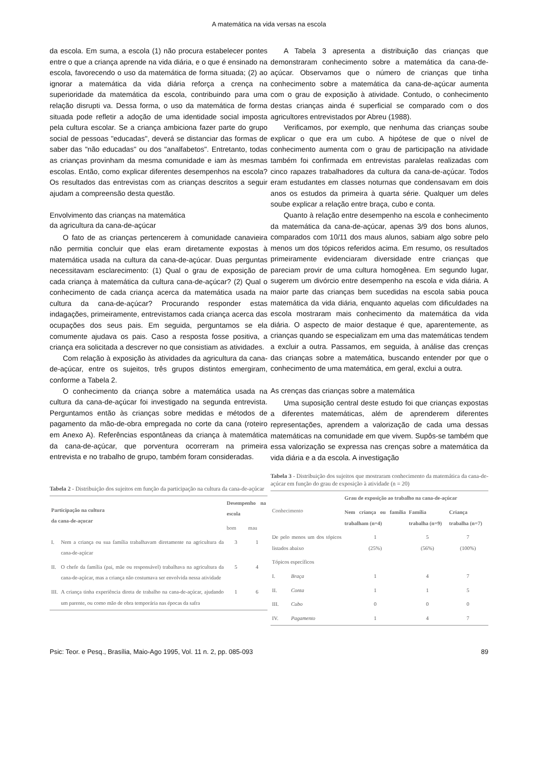A matemática na vida versas na escola
da escola. Em suma, a escola (1) não procura estabelecer pontes entre o que a criança aprende na vida diária, e o que é ensinado na escola, favorecendo o uso da matemática de forma situada; (2) ao ignorar a matemática da vida diária reforça a crença na superioridade da matemática da escola, contribuindo para uma relação disrupti va. Dessa forma, o uso da matemática de forma situada pode refletir a adoção de uma identidade social imposta pela cultura escolar. Se a criança ambiciona fazer parte do grupo social de pessoas "educadas", deverá se distanciar das formas de saber das "não educadas" ou dos "analfabetos". Entretanto, todas as crianças provinham da mesma comunidade e iam às mesmas escolas. Então, como explicar diferentes desempenhos na escola? Os resultados das entrevistas com as crianças descritos a seguir ajudam a compreensão desta questão.
Envolvimento das crianças na matemática
da agricultura da cana-de-açúcar
O fato de as crianças pertencerem à comunidade canavieira não permitia concluir que elas eram diretamente expostas à matemática usada na cultura da cana-de-açúcar. Duas perguntas necessitavam esclarecimento: (1) Qual o grau de exposição de cada criança à matemática da cultura cana-de-açúcar? (2) Qual o conhecimento de cada criança acerca da matemática usada na cultura da cana-de-açúcar? Procurando responder estas indagações, primeiramente, entrevistamos cada criança acerca das ocupações dos seus pais. Em seguida, perguntamos se ela comumente ajudava os pais. Caso a resposta fosse positiva, a criança era solicitada a descrever no que consistiam as atividades.
Com relação à exposição às atividades da agricultura da cana-de-açúcar, entre os sujeitos, três grupos distintos emergiram, conforme a Tabela 2.
O conhecimento da criança sobre a matemática usada na cultura da cana-de-açúcar foi investigado na segunda entrevista. Perguntamos então às crianças sobre medidas e métodos de pagamento da mão-de-obra empregada no corte da cana (roteiro em Anexo A). Referências espontâneas da criança à matemática da cana-de-açúcar, que porventura ocorreram na primeira entrevista e no trabalho de grupo, também foram consideradas.
Tabela 2 - Distribuição dos sujeitos em função da participação na cultura da cana-de-açúcar
| Participação na cultura da cana-de-açucar | | Desempenho na escola | |
| --- | --- | --- | --- |
| | | bom | mau |
| I. | Nem a criança ou sua família trabalhavam diretamente na agricultura da cana-de-açúcar | 3 | 1 |
| II. | O chefe da família (pai, mãe ou responsável) trabalhava na agricultura da cana-de-açúcar, mas a criança não costumava ser envolvida nessa atividade | 5 | 4 |
| III. | A criança tinha experiência direta de trabalho na cana-de-açúcar, ajudando um parente, ou como mão de obra temporária nas épocas da safra | 1 | 6 |
A Tabela 3 apresenta a distribuição das crianças que demonstraram conhecimento sobre a matemática da cana-de-açúcar. Observamos que o número de crianças que tinha conhecimento sobre a matemática da cana-de-açúcar aumenta com o grau de exposição à atividade. Contudo, o conhecimento destas crianças ainda é superficial se comparado com o dos agricultores entrevistados por Abreu (1988).
Verificamos, por exemplo, que nenhuma das crianças soube explicar o que era um cubo. A hipótese de que o nível de conhecimento aumenta com o grau de participação na atividade também foi confirmada em entrevistas paralelas realizadas com cinco rapazes trabalhadores da cultura da cana-de-açúcar. Todos eram estudantes em classes noturnas que condensavam em dois anos os estudos da primeira à quarta série. Qualquer um deles soube explicar a relação entre braça, cubo e conta.
Quanto à relação entre desempenho na escola e conhecimento da matemática da cana-de-açúcar, apenas 3/9 dos bons alunos, comparados com 10/11 dos maus alunos, sabiam algo sobre pelo menos um dos tópicos referidos acima. Em resumo, os resultados primeiramente evidenciaram diversidade entre crianças que pareciam provir de uma cultura homogênea. Em segundo lugar, sugerem um divórcio entre desempenho na escola e vida diária. A maior parte das crianças bem sucedidas na escola sabia pouca matemática da vida diária, enquanto aquelas com dificuldades na escola mostraram mais conhecimento da matemática da vida diária. O aspecto de maior destaque é que, aparentemente, as crianças quando se especializam em uma das matemáticas tendem a excluir a outra. Passamos, em seguida, à análise das crenças das crianças sobre a matemática, buscando entender por que o conhecimento de uma matemática, em geral, exclui a outra.
As crenças das crianças sobre a matemática
Uma suposição central deste estudo foi que crianças expostas a diferentes matemáticas, além de aprenderem diferentes representações, aprendem a valorização de cada uma dessas matemáticas na comunidade em que vivem. Supôs-se também que essa valorização se expressa nas crenças sobre a matemática da vida diária e a da escola. A investigação
Tabela 3 - Distribuição dos sujeitos que mostraram conhecimento da matemática da cana-de-açúcar em função do grau de exposição à atividade (n = 20)
| Conhecimento | | Grau de exposição ao trabalho na cana-de-açúcar | | |
| --- | --- | --- | --- | --- |
| | | Nem criança ou família trabalham (n=4) | Família trabalha (n=9) | Criança trabalha (n=7) |
| De pelo menos um dos tópicos listados abaixo | | 1 (25%) | 5 (56%) | 7 (100%) |
| Tópicos específicos | | | | |
| I. | Braça | 1 | 4 | 7 |
| II. | Conta | 1 | 1 | 5 |
| III. | Cubo | 0 | 0 | 0 |
| IV. | Pagamento | 1 | 4 | 7 |
Psic: Teor. e Pesq., Brasília, Maio-Ago 1995, Vol. 11 n. 2, pp. 085-093 89